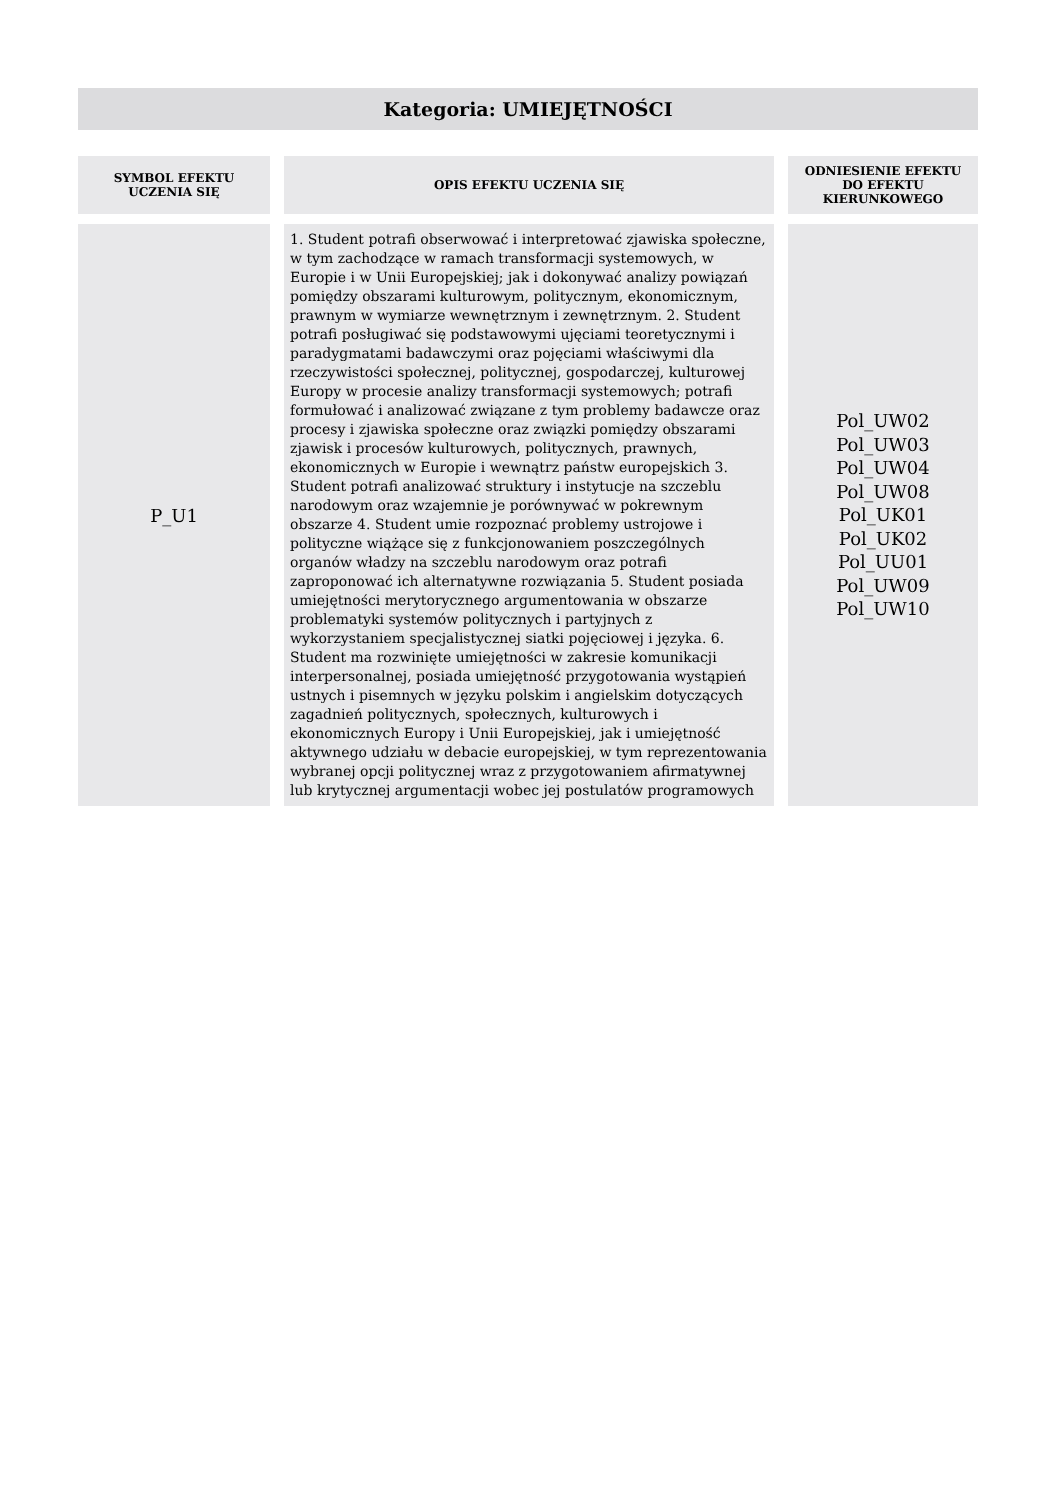Kategoria: UMIEJĘTNOŚCI
| SYMBOL EFEKTU UCZENIA SIĘ | OPIS EFEKTU UCZENIA SIĘ | ODNIESIENIE EFEKTU DO EFEKTU KIERUNKOWEGO |
| --- | --- | --- |
| P_U1 | 1. Student potrafi obserwować i interpretować zjawiska społeczne, w tym zachodzące w ramach transformacji systemowych, w Europie i w Unii Europejskiej; jak i dokonywać analizy powiązań pomiędzy obszarami kulturowym, politycznym, ekonomicznym, prawnym w wymiarze wewnętrznym i zewnętrznym. 2. Student potrafi posługiwać się podstawowymi ujęciami teoretycznymi i paradygmatami badawczymi oraz pojęciami właściwymi dla rzeczywistości społecznej, politycznej, gospodarczej, kulturowej Europy w procesie analizy transformacji systemowych; potrafi formułować i analizować związane z tym problemy badawcze oraz procesy i zjawiska społeczne oraz związki pomiędzy obszarami zjawisk i procesów kulturowych, politycznych, prawnych, ekonomicznych w Europie i wewnątrz państw europejskich 3. Student potrafi analizować struktury i instytucje na szczeblu narodowym oraz wzajemnie je porównywać w pokrewnym obszarze 4. Student umie rozpoznać problemy ustrojowe i polityczne wiążące się z funkcjonowaniem poszczególnych organów władzy na szczeblu narodowym oraz potrafi zaproponować ich alternatywne rozwiązania 5. Student posiada umiejętności merytorycznego argumentowania w obszarze problematyki systemów politycznych i partyjnych z wykorzystaniem specjalistycznej siatki pojęciowej i języka. 6. Student ma rozwinięte umiejętności w zakresie komunikacji interpersonalnej, posiada umiejętność przygotowania wystąpień ustnych i pisemnych w języku polskim i angielskim dotyczących zagadnień politycznych, społecznych, kulturowych i ekonomicznych Europy i Unii Europejskiej, jak i umiejętność aktywnego udziału w debacie europejskiej, w tym reprezentowania wybranej opcji politycznej wraz z przygotowaniem afirmatywnej lub krytycznej argumentacji wobec jej postulatów programowych | Pol_UW02 Pol_UW03 Pol_UW04 Pol_UW08 Pol_UK01 Pol_UK02 Pol_UU01 Pol_UW09 Pol_UW10 |